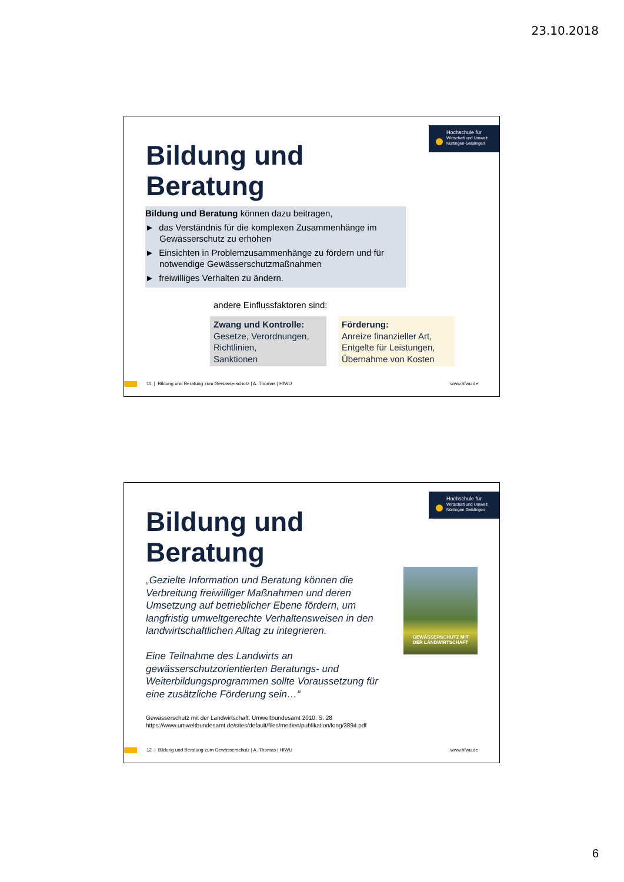23.10.2018
Hochschule für
Wirtschaft und Umwelt
Nürtingen-Geislingen
Bildung und
Beratung
Bildung und Beratung können dazu beitragen,
► das Verständnis für die komplexen Zusammenhänge im Gewässerschutz zu erhöhen
► Einsichten in Problemzusammenhänge zu fördern und für notwendige Gewässerschutzmaßnahmen
► freiwilliges Verhalten zu ändern.
andere Einflussfaktoren sind:
Zwang und Kontrolle:
Gesetze, Verordnungen,
Richtlinien,
Sanktionen
Förderung:
Anreize finanzieller Art,
Entgelte für Leistungen,
Übernahme von Kosten
11 | Bildung und Beratung zum Gewässerschutz | A. Thomas | HfWU www.hfwu.de
Hochschule für
Wirtschaft und Umwelt
Nürtingen-Geislingen
Bildung und
Beratung
„Gezielte Information und Beratung können die Verbreitung freiwilliger Maßnahmen und deren Umsetzung auf betrieblicher Ebene fördern, um langfristig umweltgerechte Verhaltensweisen in den landwirtschaftlichen Alltag zu integrieren.
Eine Teilnahme des Landwirts an gewässerschutzorientierten Beratungs- und Weiterbildungsprogrammen sollte Voraussetzung für eine zusätzliche Förderung sein…“
GEWÄSSERSCHUTZ MIT
DER LANDWIRTSCHAFT
Gewässerschutz mit der Landwirtschaft. Umweltbundesamt 2010. S. 28
https://www.umweltbundesamt.de/sites/default/files/medien/publikation/long/3894.pdf
12 | Bildung und Beratung zum Gewässerschutz | A. Thomas | HfWU www.hfwu.de
6